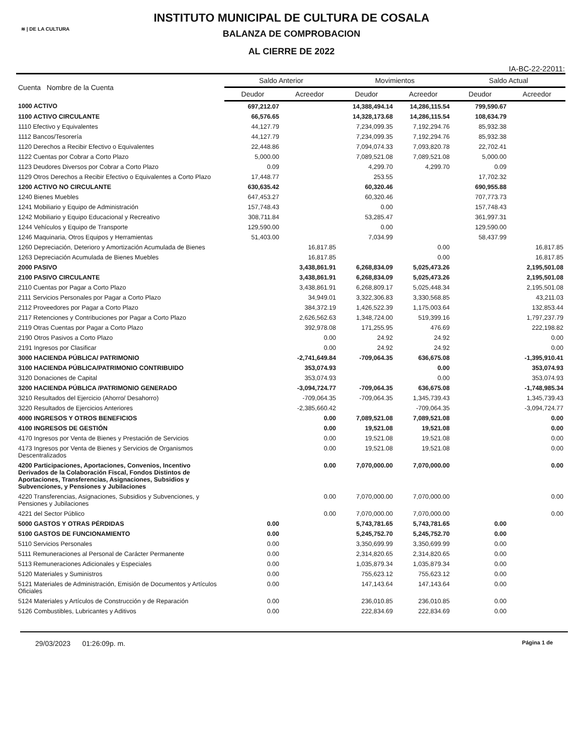≋ | DE LA CULTURA
INSTITUTO MUNICIPAL DE CULTURA DE COSALA
BALANZA DE COMPROBACION
AL CIERRE DE 2022
IA-BC-22-22011:
| Cuenta Nombre de la Cuenta | Saldo Anterior | | Movimientos | | Saldo Actual | |
| --- | --- | --- | --- | --- | --- | --- |
| | Deudor | Acreedor | Deudor | Acreedor | Deudor | Acreedor |
| 1000 ACTIVO | 697,212.07 | | 14,388,494.14 | 14,286,115.54 | 799,590.67 | |
| 1100 ACTIVO CIRCULANTE | 66,576.65 | | 14,328,173.68 | 14,286,115.54 | 108,634.79 | |
| 1110 Efectivo y Equivalentes | 44,127.79 | | 7,234,099.35 | 7,192,294.76 | 85,932.38 | |
| 1112 Bancos/Tesorería | 44,127.79 | | 7,234,099.35 | 7,192,294.76 | 85,932.38 | |
| 1120 Derechos a Recibir Efectivo o Equivalentes | 22,448.86 | | 7,094,074.33 | 7,093,820.78 | 22,702.41 | |
| 1122 Cuentas por Cobrar a Corto Plazo | 5,000.00 | | 7,089,521.08 | 7,089,521.08 | 5,000.00 | |
| 1123 Deudores Diversos por Cobrar a Corto Plazo | 0.09 | | 4,299.70 | 4,299.70 | 0.09 | |
| 1129 Otros Derechos a Recibir Efectivo o Equivalentes a Corto Plazo | 17,448.77 | | 253.55 | | 17,702.32 | |
| 1200 ACTIVO NO CIRCULANTE | 630,635.42 | | 60,320.46 | | 690,955.88 | |
| 1240 Bienes Muebles | 647,453.27 | | 60,320.46 | | 707,773.73 | |
| 1241 Mobiliario y Equipo de Administración | 157,748.43 | | 0.00 | | 157,748.43 | |
| 1242 Mobiliario y Equipo Educacional y Recreativo | 308,711.84 | | 53,285.47 | | 361,997.31 | |
| 1244 Vehículos y Equipo de Transporte | 129,590.00 | | 0.00 | | 129,590.00 | |
| 1246 Maquinaria, Otros Equipos y Herramientas | 51,403.00 | | 7,034.99 | | 58,437.99 | |
| 1260 Depreciación, Deterioro y Amortización Acumulada de Bienes | | 16,817.85 | | 0.00 | | 16,817.85 |
| 1263 Depreciación Acumulada de Bienes Muebles | | 16,817.85 | | 0.00 | | 16,817.85 |
| 2000 PASIVO | | 3,438,861.91 | 6,268,834.09 | 5,025,473.26 | | 2,195,501.08 |
| 2100 PASIVO CIRCULANTE | | 3,438,861.91 | 6,268,834.09 | 5,025,473.26 | | 2,195,501.08 |
| 2110 Cuentas por Pagar a Corto Plazo | | 3,438,861.91 | 6,268,809.17 | 5,025,448.34 | | 2,195,501.08 |
| 2111 Servicios Personales por Pagar a Corto Plazo | | 34,949.01 | 3,322,306.83 | 3,330,568.85 | | 43,211.03 |
| 2112 Proveedores por Pagar a Corto Plazo | | 384,372.19 | 1,426,522.39 | 1,175,003.64 | | 132,853.44 |
| 2117 Retenciones y Contribuciones por Pagar a Corto Plazo | | 2,626,562.63 | 1,348,724.00 | 519,399.16 | | 1,797,237.79 |
| 2119 Otras Cuentas por Pagar a Corto Plazo | | 392,978.08 | 171,255.95 | 476.69 | | 222,198.82 |
| 2190 Otros Pasivos a Corto Plazo | | 0.00 | 24.92 | 24.92 | | 0.00 |
| 2191 Ingresos por Clasificar | | 0.00 | 24.92 | 24.92 | | 0.00 |
| 3000 HACIENDA PÚBLICA/ PATRIMONIO | | -2,741,649.84 | -709,064.35 | 636,675.08 | | -1,395,910.41 |
| 3100 HACIENDA PÚBLICA/PATRIMONIO CONTRIBUIDO | | 353,074.93 | | 0.00 | | 353,074.93 |
| 3120 Donaciones de Capital | | 353,074.93 | | 0.00 | | 353,074.93 |
| 3200 HACIENDA PÚBLICA /PATRIMONIO GENERADO | | -3,094,724.77 | -709,064.35 | 636,675.08 | | -1,748,985.34 |
| 3210 Resultados del Ejercicio (Ahorro/ Desahorro) | | -709,064.35 | -709,064.35 | 1,345,739.43 | | 1,345,739.43 |
| 3220 Resultados de Ejercicios Anteriores | | -2,385,660.42 | | -709,064.35 | | -3,094,724.77 |
| 4000 INGRESOS Y OTROS BENEFICIOS | | 0.00 | 7,089,521.08 | 7,089,521.08 | | 0.00 |
| 4100 INGRESOS DE GESTIÓN | | 0.00 | 19,521.08 | 19,521.08 | | 0.00 |
| 4170 Ingresos por Venta de Bienes y Prestación de Servicios | | 0.00 | 19,521.08 | 19,521.08 | | 0.00 |
| 4173 Ingresos por Venta de Bienes y Servicios de Organismos Descentralizados | | 0.00 | 19,521.08 | 19,521.08 | | 0.00 |
| 4200 Participaciones, Aportaciones, Convenios, Incentivo Derivados de la Colaboración Fiscal, Fondos Distintos de Aportaciones, Transferencias, Asignaciones, Subsidios y Subvenciones, y Pensiones y Jubilaciones | | 0.00 | 7,070,000.00 | 7,070,000.00 | | 0.00 |
| 4220 Transferencias, Asignaciones, Subsidios y Subvenciones, y Pensiones y Jubilaciones | | 0.00 | 7,070,000.00 | 7,070,000.00 | | 0.00 |
| 4221 del Sector Público | | 0.00 | 7,070,000.00 | 7,070,000.00 | | 0.00 |
| 5000 GASTOS Y OTRAS PÉRDIDAS | 0.00 | | 5,743,781.65 | 5,743,781.65 | 0.00 | |
| 5100 GASTOS DE FUNCIONAMIENTO | 0.00 | | 5,245,752.70 | 5,245,752.70 | 0.00 | |
| 5110 Servicios Personales | 0.00 | | 3,350,699.99 | 3,350,699.99 | 0.00 | |
| 5111 Remuneraciones al Personal de Carácter Permanente | 0.00 | | 2,314,820.65 | 2,314,820.65 | 0.00 | |
| 5113 Remuneraciones Adicionales y Especiales | 0.00 | | 1,035,879.34 | 1,035,879.34 | 0.00 | |
| 5120 Materiales y Suministros | 0.00 | | 755,623.12 | 755,623.12 | 0.00 | |
| 5121 Materiales de Administración, Emisión de Documentos y Artículos Oficiales | 0.00 | | 147,143.64 | 147,143.64 | 0.00 | |
| 5124 Materiales y Artículos de Construcción y de Reparación | 0.00 | | 236,010.85 | 236,010.85 | 0.00 | |
| 5126 Combustibles, Lubricantes y Aditivos | 0.00 | | 222,834.69 | 222,834.69 | 0.00 | |
29/03/2023 01:26:09p. m. Página 1 de